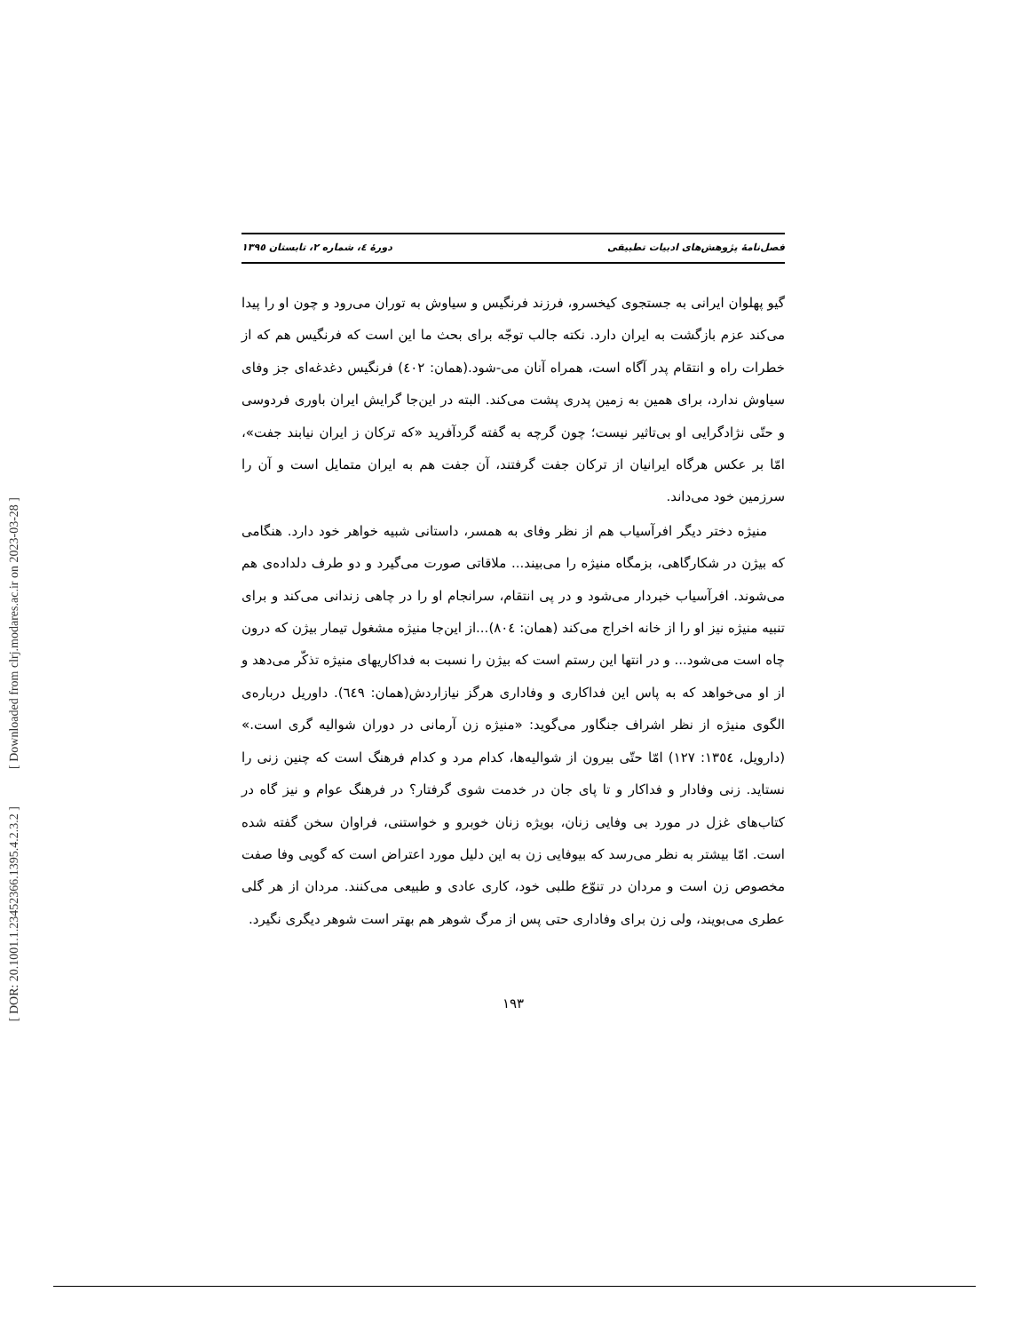[ DOR: 20.1001.1.23452366.1395.4.2.3.2 ] [ Downloaded from clrj.modares.ac.ir on 2023-03-28 ]
فصل‌نامۀ پژوهش‌های ادبیات تطبیقی دورۀ ٤، شماره ٢، تابستان ١٣٩٥
گیو پهلوان ایرانی به جستجوی کیخسرو، فرزند فرنگیس و سیاوش به توران می‌رود و چون او را پیدا می‌کند عزم بازگشت به ایران دارد. نکته جالب توجّه برای بحث ما این است که فرنگیس هم که از خطرات راه و انتقام پدر آگاه است، همراه آنان می-شود.(همان: ٤٠٢) فرنگیس دغدغه‌ای جز وفای سیاوش ندارد، برای همین به زمین پدری پشت می‌کند. البته در این‌جا گرایش ایران باوری فردوسی و حتّی نژادگرایی او بی‌تاثیر نیست؛ چون گرچه به گفته گردآفرید «که ترکان ز ایران نیابند جفت»، امّا بر عکس هرگاه ایرانیان از ترکان جفت گرفتند، آن جفت هم به ایران متمایل است و آن را سرزمین خود می‌داند.
منیژه دختر دیگر افرآسیاب هم از نظر وفای به همسر، داستانی شبیه خواهر خود دارد. هنگامی که بیژن در شکارگاهی، بزمگاه منیژه را می‌بیند... ملاقاتی صورت می‌گیرد و دو طرف دلداده‌ی هم می‌شوند. افرآسیاب خبردار می‌شود و در پی انتقام، سرانجام او را در چاهی زندانی می‌کند و برای تنبیه منیژه نیز او را از خانه اخراج می‌کند (همان: ٨٠٤)...از این‌جا منیژه مشغول تیمار بیژن که درون چاه است می‌شود... و در انتها این رستم است که بیژن را نسبت به فداکاریهای منیژه تذکّر می‌دهد و از او می‌خواهد که به پاس این فداکاری و وفاداری هرگز نیازاردش(همان: ٦٤٩). داوریل درباره‌ی الگوی منیژه از نظر اشراف جنگاور می‌گوید: «منیژه زن آرمانی در دوران شوالیه گری است.» (دارویل، ١٣٥٤: ١٢٧) امّا حتّی بیرون از شوالیه‌ها، کدام مرد و کدام فرهنگ است که چنین زنی را نستاید. زنی وفادار و فداکار و تا پای جان در خدمت شوی گرفتار؟ در فرهنگ عوام و نیز گاه در کتاب‌های غزل در مورد بی وفایی زنان، بویژه زنان خوبرو و خواستنی، فراوان سخن گفته شده است. امّا بیشتر به نظر می‌رسد که بیوفایی زن به این دلیل مورد اعتراض است که گویی وفا صفت مخصوص زن است و مردان در تنوّع طلبی خود، کاری عادی و طبیعی می‌کنند. مردان از هر گلی عطری می‌بویند، ولی زن برای وفاداری حتی پس از مرگ شوهر هم بهتر است شوهر دیگری نگیرد.
١٩٣